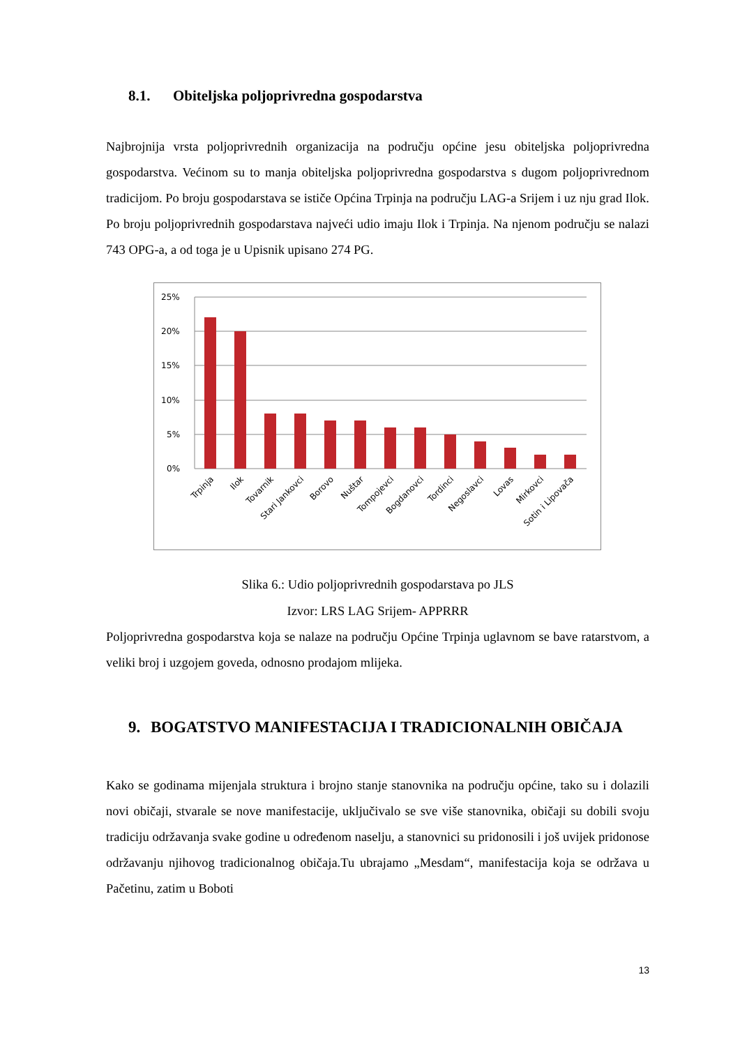8.1. Obiteljska poljoprivredna gospodarstva
Najbrojnija vrsta poljoprivrednih organizacija na području općine jesu obiteljska poljoprivredna gospodarstva. Većinom su to manja obiteljska poljoprivredna gospodarstva s dugom poljoprivrednom tradicijom. Po broju gospodarstava se ističe Općina Trpinja na području LAG-a Srijem i uz nju grad Ilok. Po broju poljoprivrednih gospodarstava najveći udio imaju Ilok i Trpinja. Na njenom području se nalazi 743 OPG-a, a od toga je u Upisnik upisano 274 PG.
25%
20%
15%
10%
5%
0%
Trpinja
Ilok
Tovarnik
Stari Jankovci
Borovo
Nuštar
Tompojevci
Bogdanovci
Tordinci
Negoslavci
Lovas
Mirkovci
Sotin i Lipovača
Slika 6.: Udio poljoprivrednih gospodarstava po JLS
Izvor: LRS LAG Srijem- APPRRR
Poljoprivredna gospodarstva koja se nalaze na području Općine Trpinja uglavnom se bave ratarstvom, a veliki broj i uzgojem goveda, odnosno prodajom mlijeka.
9. BOGATSTVO MANIFESTACIJA I TRADICIONALNIH OBIČAJA
Kako se godinama mijenjala struktura i brojno stanje stanovnika na području općine, tako su i dolazili novi običaji, stvarale se nove manifestacije, uključivalo se sve više stanovnika, običaji su dobili svoju tradiciju održavanja svake godine u određenom naselju, a stanovnici su pridonosili i još uvijek pridonose održavanju njihovog tradicionalnog običaja.Tu ubrajamo „Mesdam“, manifestacija koja se održava u Pačetinu, zatim u Boboti
13